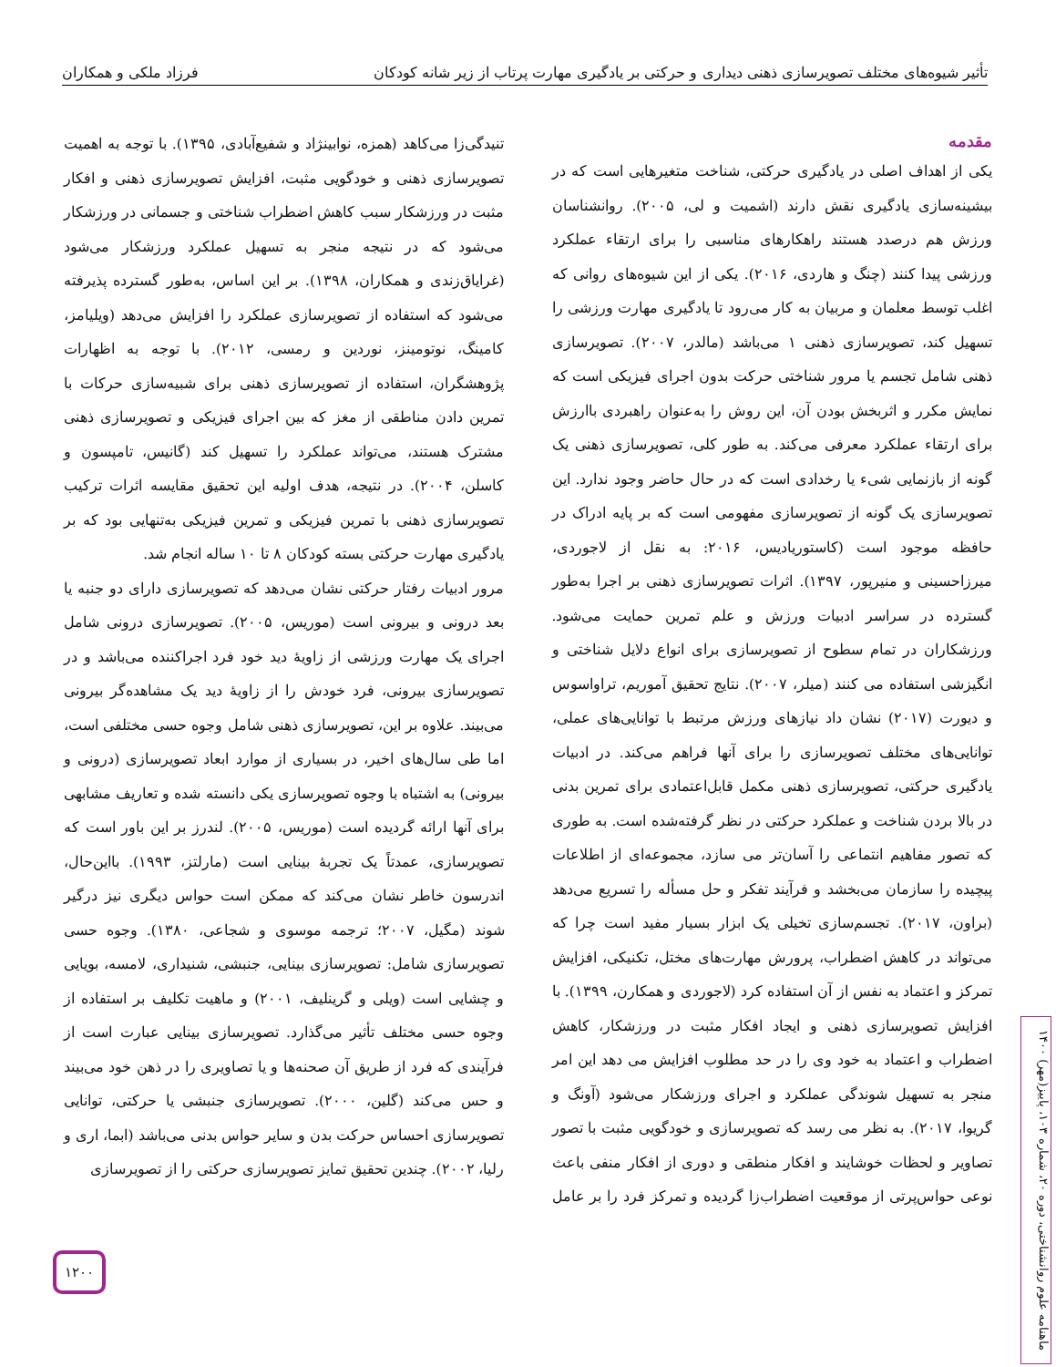تأثیر شیوه‌های مختلف تصویرسازی ذهنی دیداری و حرکتی بر یادگیری مهارت پرتاب از زیر شانه کودکان فرزاد ملکی و همکاران
مقدمه
یکی از اهداف اصلی در یادگیری حرکتی، شناخت متغیرهایی است که در بیشینه‌سازی یادگیری نقش دارند (اشمیت و لی، ۲۰۰۵). روانشناسان ورزش هم درصدد هستند راهکارهای مناسبی را برای ارتقاء عملکرد ورزشی پیدا کنند (چنگ و هاردی، ۲۰۱۶). یکی از این شیوه‌های روانی که اغلب توسط معلمان و مربیان به کار می‌رود تا یادگیری مهارت ورزشی را تسهیل کند، تصویرسازی ذهنی ۱ می‌باشد (مالدر، ۲۰۰۷). تصویرسازی ذهنی شامل تجسم یا مرور شناختی حرکت بدون اجرای فیزیکی است که نمایش مکرر و اثربخش بودن آن، این روش را به‌عنوان راهبردی باارزش برای ارتقاء عملکرد معرفی می‌کند. به طور کلی، تصویرسازی ذهنی یک گونه از بازنمایی شیء یا رخدادی است که در حال حاضر وجود ندارد. این تصویرسازی یک گونه از تصویرسازی مفهومی است که بر پایه ادراک در حافظه موجود است (کاستوریادیس، ۲۰۱۶: به نقل از لاجوردی، میرزاحسینی و منیرپور، ۱۳۹۷). اثرات تصویرسازی ذهنی بر اجرا به‌طور گسترده در سراسر ادبیات ورزش و علم تمرین حمایت می‌شود. ورزشکاران در تمام سطوح از تصویرسازی برای انواع دلایل شناختی و انگیزشی استفاده می کنند (میلر، ۲۰۰۷). نتایج تحقیق آموریم، تراواسوس و دیورت (۲۰۱۷) نشان داد نیازهای ورزش مرتبط با توانایی‌های عملی، توانایی‌های مختلف تصویرسازی را برای آنها فراهم می‌کند. در ادبیات یادگیری حرکتی، تصویرسازی ذهنی مکمل قابل‌اعتمادی برای تمرین بدنی در بالا بردن شناخت و عملکرد حرکتی در نظر گرفته‌شده است. به طوری که تصور مفاهیم انتماعی را آسان‌تر می سازد، مجموعه‌ای از اطلاعات پیچیده را سازمان می‌بخشد و فرآیند تفکر و حل مسأله را تسریع می‌دهد (براون، ۲۰۱۷). تجسم‌سازی تخیلی یک ابزار بسیار مفید است چرا که می‌تواند در کاهش اضطراب، پرورش مهارت‌های مختل، تکنیکی، افزایش تمرکز و اعتماد به نفس از آن استفاده کرد (لاجوردی و همکارن، ۱۳۹۹). با افزایش تصویرسازی ذهنی و ایجاد افکار مثبت در ورزشکار، کاهش اضطراب و اعتماد به خود وی را در حد مطلوب افزایش می دهد این امر منجر به تسهیل شوندگی عملکرد و اجرای ورزشکار می‌شود (آونگ و گریوا، ۲۰۱۷). به نظر می رسد که تصویرسازی و خودگویی مثبت با تصور تصاویر و لحظات خوشایند و افکار منطقی و دوری از افکار منفی باعث نوعی حواس‌پرتی از موقعیت اضطراب‌زا گردیده و تمرکز فرد را بر عامل تنیدگی‌زا می‌کاهد (همزه، نوابینژاد و شفیع‌آبادی، ۱۳۹۵). با توجه به اهمیت تصویرسازی ذهنی و خودگویی مثبت، افزایش تصویرسازی ذهنی و افکار مثبت در ورزشکار سبب کاهش اضطراب شناختی و جسمانی در ورزشکار می‌شود که در نتیجه منجر به تسهیل عملکرد ورزشکار می‌شود (غرایاق‌زندی و همکاران، ۱۳۹۸). بر این اساس، به‌طور گسترده پذیرفته می‌شود که استفاده از تصویرسازی عملکرد را افزایش می‌دهد (ویلیامز، کامینگ، نوتومینز، نوردین و رمسی، ۲۰۱۲). با توجه به اظهارات پژوهشگران، استفاده از تصویرسازی ذهنی برای شبیه‌سازی حرکات با تمرین دادن مناطقی از مغز که بین اجرای فیزیکی و تصویرسازی ذهنی مشترک هستند، می‌تواند عملکرد را تسهیل کند (گانیس، تامپسون و کاسلن، ۲۰۰۴). در نتیجه، هدف اولیه این تحقیق مقایسه اثرات ترکیب تصویرسازی ذهنی با تمرین فیزیکی و تمرین فیزیکی به‌تنهایی بود که بر یادگیری مهارت حرکتی بسته کودکان ۸ تا ۱۰ ساله انجام شد.
مرور ادبیات رفتار حرکتی نشان می‌دهد که تصویرسازی دارای دو جنبه یا بعد درونی و بیرونی است (موریس، ۲۰۰۵). تصویرسازی درونی شامل اجرای یک مهارت ورزشی از زاویهٔ دید خود فرد اجراکننده می‌باشد و در تصویرسازی بیرونی، فرد خودش را از زاویهٔ دید یک مشاهده‌گر بیرونی می‌بیند. علاوه بر این، تصویرسازی ذهنی شامل وجوه حسی مختلفی است، اما طی سال‌های اخیر، در بسیاری از موارد ابعاد تصویرسازی (درونی و بیرونی) به اشتباه با وجوه تصویرسازی یکی دانسته شده و تعاریف مشابهی برای آنها ارائه گردیده است (موریس، ۲۰۰۵). لندرز بر این باور است که تصویرسازی، عمدتاً یک تجربهٔ بینایی است (مارلتز، ۱۹۹۳). بااین‌حال، اندرسون خاطر نشان می‌کند که ممکن است حواس دیگری نیز درگیر شوند (مگیل، ۲۰۰۷؛ ترجمه موسوی و شجاعی، ۱۳۸۰). وجوه حسی تصویرسازی شامل: تصویرسازی بینایی، جنبشی، شنیداری، لامسه، بویایی و چشایی است (ویلی و گرینلیف، ۲۰۰۱) و ماهیت تکلیف بر استفاده از وجوه حسی مختلف تأثیر می‌گذارد. تصویرسازی بینایی عبارت است از فرآیندی که فرد از طریق آن صحنه‌ها و یا تصاویری را در ذهن خود می‌بیند و حس می‌کند (گلین، ۲۰۰۰). تصویرسازی جنبشی یا حرکتی، توانایی تصویرسازی احساس حرکت بدن و سایر حواس بدنی می‌باشد (ابما، اری و رلیا، ۲۰۰۲). چندین تحقیق تمایز تصویرسازی حرکتی را از تصویرسازی
۱۲۰۰
ماهنامه علوم روانشناختی، دوره ۲۰، شماره ۱۰۳، پاییز(مهر) ۱۴۰۰